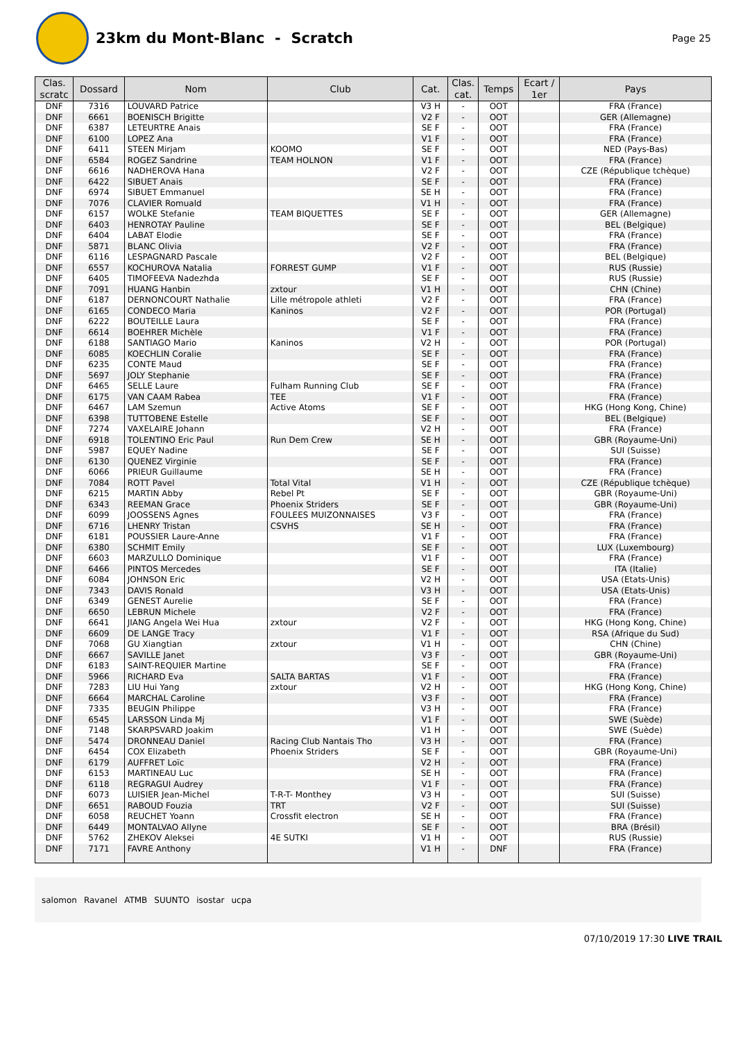23km du Mont-Blanc - Scratch
Page 25
| Clas. scratc | Dossard | Nom | Club | Cat. | Clas. cat. | Temps | Ecart / 1er | Pays |
| --- | --- | --- | --- | --- | --- | --- | --- | --- |
| DNF | 7316 | LOUVARD Patrice | | V3 H | - | OOT | | FRA (France) |
| DNF | 6661 | BOENISCH Brigitte | | V2 F | - | OOT | | GER (Allemagne) |
| DNF | 6387 | LETEURTRE Anais | | SE F | - | OOT | | FRA (France) |
| DNF | 6100 | LOPEZ Ana | | V1 F | - | OOT | | FRA (France) |
| DNF | 6411 | STEEN Mirjam | KOOMO | SE F | - | OOT | | NED (Pays-Bas) |
| DNF | 6584 | ROGEZ Sandrine | TEAM HOLNON | V1 F | - | OOT | | FRA (France) |
| DNF | 6616 | NADHEROVA Hana | | V2 F | - | OOT | | CZE (République tchèque) |
| DNF | 6422 | SIBUET Anais | | SE F | - | OOT | | FRA (France) |
| DNF | 6974 | SIBUET Emmanuel | | SE H | - | OOT | | FRA (France) |
| DNF | 7076 | CLAVIER Romuald | | V1 H | - | OOT | | FRA (France) |
| DNF | 6157 | WOLKE Stefanie | TEAM BIQUETTES | SE F | - | OOT | | GER (Allemagne) |
| DNF | 6403 | HENROTAY Pauline | | SE F | - | OOT | | BEL (Belgique) |
| DNF | 6404 | LABAT Elodie | | SE F | - | OOT | | FRA (France) |
| DNF | 5871 | BLANC Olivia | | V2 F | - | OOT | | FRA (France) |
| DNF | 6116 | LESPAGNARD Pascale | | V2 F | - | OOT | | BEL (Belgique) |
| DNF | 6557 | KOCHUROVA Natalia | FORREST GUMP | V1 F | - | OOT | | RUS (Russie) |
| DNF | 6405 | TIMOFEEVA Nadezhda | | SE F | - | OOT | | RUS (Russie) |
| DNF | 7091 | HUANG Hanbin | zxtour | V1 H | - | OOT | | CHN (Chine) |
| DNF | 6187 | DERNONCOURT Nathalie | Lille métropole athleti | V2 F | - | OOT | | FRA (France) |
| DNF | 6165 | CONDECO Maria | Kaninos | V2 F | - | OOT | | POR (Portugal) |
| DNF | 6222 | BOUTEILLE Laura | | SE F | - | OOT | | FRA (France) |
| DNF | 6614 | BOEHRER Michèle | | V1 F | - | OOT | | FRA (France) |
| DNF | 6188 | SANTIAGO Mario | Kaninos | V2 H | - | OOT | | POR (Portugal) |
| DNF | 6085 | KOECHLIN Coralie | | SE F | - | OOT | | FRA (France) |
| DNF | 6235 | CONTE Maud | | SE F | - | OOT | | FRA (France) |
| DNF | 5697 | JOLY Stephanie | | SE F | - | OOT | | FRA (France) |
| DNF | 6465 | SELLE Laure | Fulham Running Club | SE F | - | OOT | | FRA (France) |
| DNF | 6175 | VAN CAAM Rabea | TEE | V1 F | - | OOT | | FRA (France) |
| DNF | 6467 | LAM Szemun | Active Atoms | SE F | - | OOT | | HKG (Hong Kong, Chine) |
| DNF | 6398 | TUTTOBENE Estelle | | SE F | - | OOT | | BEL (Belgique) |
| DNF | 7274 | VAXELAIRE Johann | | V2 H | - | OOT | | FRA (France) |
| DNF | 6918 | TOLENTINO Eric Paul | Run Dem Crew | SE H | - | OOT | | GBR (Royaume-Uni) |
| DNF | 5987 | EQUEY Nadine | | SE F | - | OOT | | SUI (Suisse) |
| DNF | 6130 | QUENEZ Virginie | | SE F | - | OOT | | FRA (France) |
| DNF | 6066 | PRIEUR Guillaume | | SE H | - | OOT | | FRA (France) |
| DNF | 7084 | ROTT Pavel | Total Vital | V1 H | - | OOT | | CZE (République tchèque) |
| DNF | 6215 | MARTIN Abby | Rebel Pt | SE F | - | OOT | | GBR (Royaume-Uni) |
| DNF | 6343 | REEMAN Grace | Phoenix Striders | SE F | - | OOT | | GBR (Royaume-Uni) |
| DNF | 6099 | JOOSSENS Agnes | FOULEES MUIZONNAISES | V3 F | - | OOT | | FRA (France) |
| DNF | 6716 | LHENRY Tristan | CSVHS | SE H | - | OOT | | FRA (France) |
| DNF | 6181 | POUSSIER Laure-Anne | | V1 F | - | OOT | | FRA (France) |
| DNF | 6380 | SCHMIT Emily | | SE F | - | OOT | | LUX (Luxembourg) |
| DNF | 6603 | MARZULLO Dominique | | V1 F | - | OOT | | FRA (France) |
| DNF | 6466 | PINTOS Mercedes | | SE F | - | OOT | | ITA (Italie) |
| DNF | 6084 | JOHNSON Eric | | V2 H | - | OOT | | USA (Etats-Unis) |
| DNF | 7343 | DAVIS Ronald | | V3 H | - | OOT | | USA (Etats-Unis) |
| DNF | 6349 | GENEST Aurelie | | SE F | - | OOT | | FRA (France) |
| DNF | 6650 | LEBRUN Michele | | V2 F | - | OOT | | FRA (France) |
| DNF | 6641 | JIANG Angela Wei Hua | zxtour | V2 F | - | OOT | | HKG (Hong Kong, Chine) |
| DNF | 6609 | DE LANGE Tracy | | V1 F | - | OOT | | RSA (Afrique du Sud) |
| DNF | 7068 | GU Xiangtian | zxtour | V1 H | - | OOT | | CHN (Chine) |
| DNF | 6667 | SAVILLE Janet | | V3 F | - | OOT | | GBR (Royaume-Uni) |
| DNF | 6183 | SAINT-REQUIER Martine | | SE F | - | OOT | | FRA (France) |
| DNF | 5966 | RICHARD Eva | SALTA BARTAS | V1 F | - | OOT | | FRA (France) |
| DNF | 7283 | LIU Hui Yang | zxtour | V2 H | - | OOT | | HKG (Hong Kong, Chine) |
| DNF | 6664 | MARCHAL Caroline | | V3 F | - | OOT | | FRA (France) |
| DNF | 7335 | BEUGIN Philippe | | V3 H | - | OOT | | FRA (France) |
| DNF | 6545 | LARSSON Linda Mj | | V1 F | - | OOT | | SWE (Suède) |
| DNF | 7148 | SKARPSVARD Joakim | | V1 H | - | OOT | | SWE (Suède) |
| DNF | 5474 | DRONNEAU Daniel | Racing Club Nantais Tho | V3 H | - | OOT | | FRA (France) |
| DNF | 6454 | COX Elizabeth | Phoenix Striders | SE F | - | OOT | | GBR (Royaume-Uni) |
| DNF | 6179 | AUFFRET Loïc | | V2 H | - | OOT | | FRA (France) |
| DNF | 6153 | MARTINEAU Luc | | SE H | - | OOT | | FRA (France) |
| DNF | 6118 | REGRAGUI Audrey | | V1 F | - | OOT | | FRA (France) |
| DNF | 6073 | LUISIER Jean-Michel | T-R-T- Monthey | V3 H | - | OOT | | SUI (Suisse) |
| DNF | 6651 | RABOUD Fouzia | TRT | V2 F | - | OOT | | SUI (Suisse) |
| DNF | 6058 | REUCHET Yoann | Crossfit electron | SE H | - | OOT | | FRA (France) |
| DNF | 6449 | MONTALVAO Allyne | | SE F | - | OOT | | BRA (Brésil) |
| DNF | 5762 | ZHEKOV Aleksei | 4E SUTKI | V1 H | - | OOT | | RUS (Russie) |
| DNF | 7171 | FAVRE Anthony | | V1 H | - | DNF | | FRA (France) |
salomon Ravanel ATMB SUUNTO isostar ucpa
07/10/2019 17:30 LIVE TRAIL